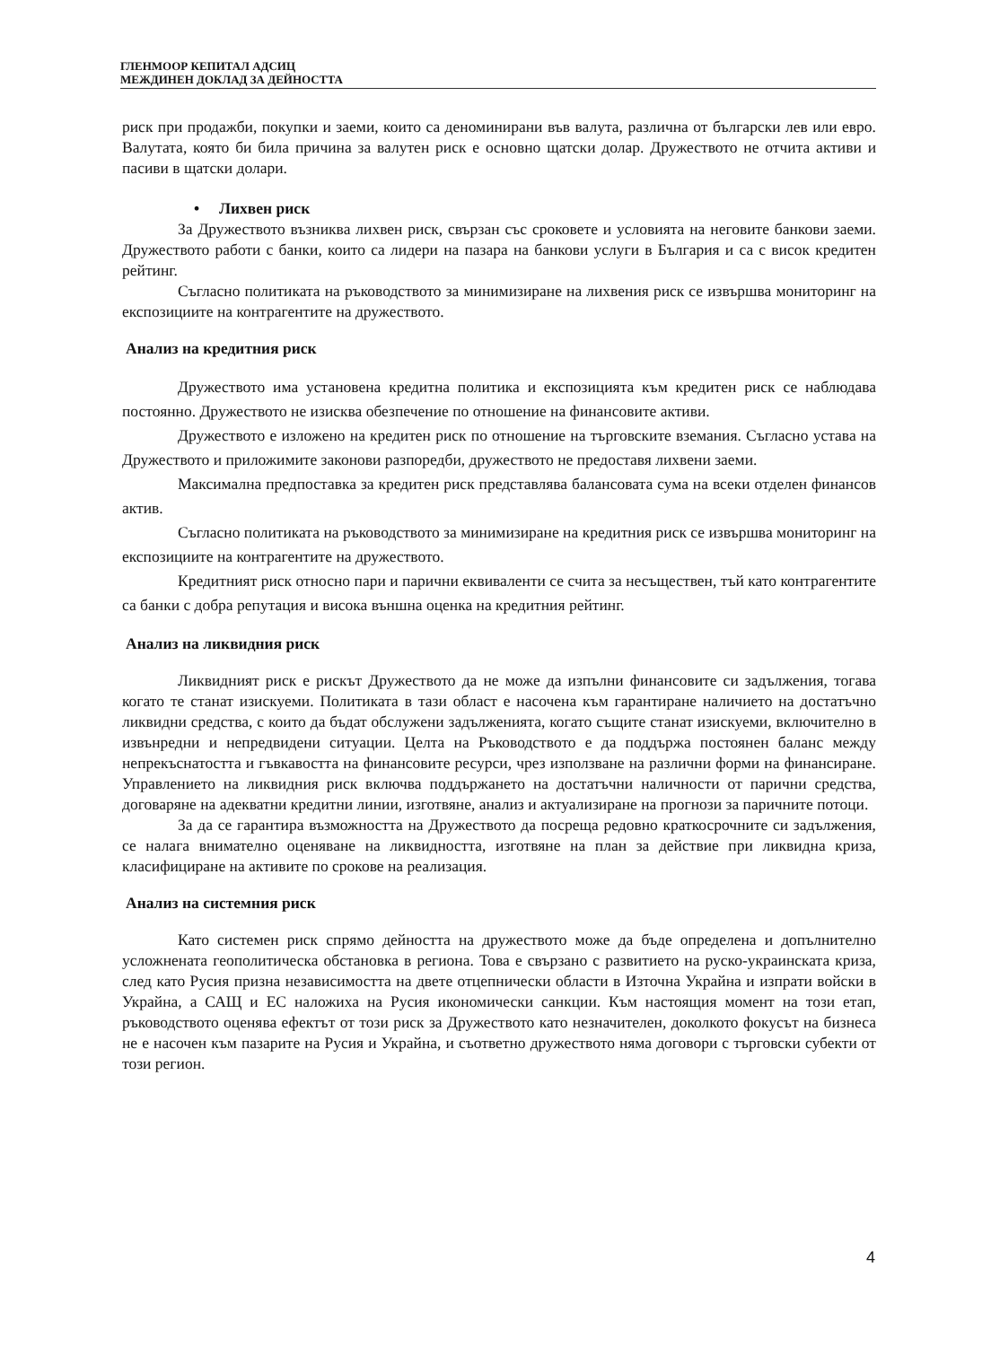ГЛЕНМООР КЕПИТАЛ АДСИЦ
МЕЖДИНЕН ДОКЛАД ЗА ДЕЙНОСТТА
риск при продажби, покупки и заеми, които са деноминирани във валута, различна от български лев или евро. Валутата, която би била причина за валутен риск е основно щатски долар. Дружеството не отчита активи и пасиви в щатски долари.
• Лихвен риск
За Дружеството възниква лихвен риск, свързан със сроковете и условията на неговите банкови заеми. Дружеството работи с банки, които са лидери на пазара на банкови услуги в България и са с висок кредитен рейтинг.
Съгласно политиката на ръководството за минимизиране на лихвения риск се извършва мониторинг на експозициите на контрагентите на дружеството.
Анализ на кредитния риск
Дружеството има установена кредитна политика и експозицията към кредитен риск се наблюдава постоянно. Дружеството не изисква обезпечение по отношение на финансовите активи.
Дружеството е изложено на кредитен риск по отношение на търговските вземания. Съгласно устава на Дружеството и приложимите законови разпоредби, дружеството не предоставя лихвени заеми.
Максимална предпоставка за кредитен риск представлява балансовата сума на всеки отделен финансов актив.
Съгласно политиката на ръководството за минимизиране на кредитния риск се извършва мониторинг на експозициите на контрагентите на дружеството.
Кредитният риск относно пари и парични еквиваленти се счита за несъществен, тъй като контрагентите са банки с добра репутация и висока външна оценка на кредитния рейтинг.
Анализ на ликвидния риск
Ликвидният риск е рискът Дружеството да не може да изпълни финансовите си задължения, тогава когато те станат изискуеми. Политиката в тази област е насочена към гарантиране наличието на достатъчно ликвидни средства, с които да бъдат обслужени задълженията, когато същите станат изискуеми, включително в извънредни и непредвидени ситуации. Целта на Ръководството е да поддържа постоянен баланс между непрекъснатостта и гъвкавостта на финансовите ресурси, чрез използване на различни форми на финансиране. Управлението на ликвидния риск включва поддържането на достатъчни наличности от парични средства, договаряне на адекватни кредитни линии, изготвяне, анализ и актуализиране на прогнози за паричните потоци.
За да се гарантира възможността на Дружеството да посреща редовно краткосрочните си задължения, се налага внимателно оценяване на ликвидността, изготвяне на план за действие при ликвидна криза, класифициране на активите по срокове на реализация.
Анализ на системния риск
Като системен риск спрямо дейността на дружеството може да бъде определена и допълнително усложнената геополитическа обстановка в региона. Това е свързано с развитието на руско-украинската криза, след като Русия призна независимостта на двете отцепнически области в Източна Украйна и изпрати войски в Украйна, а САЩ и ЕС наложиха на Русия икономически санкции. Към настоящия момент на този етап, ръководството оценява ефектът от този риск за Дружеството като незначителен, доколкото фокусът на бизнеса не е насочен към пазарите на Русия и Украйна, и съответно дружеството няма договори с търговски субекти от този регион.
4